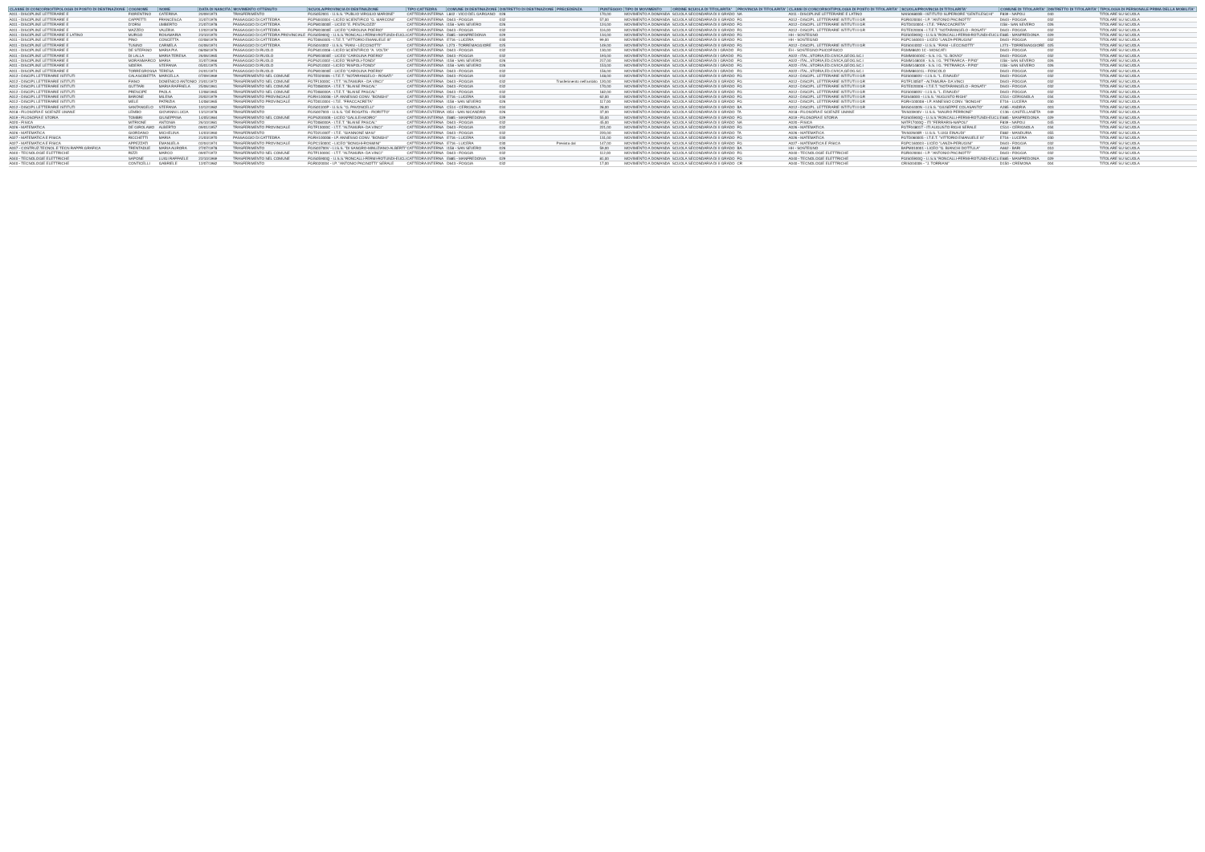| CLASSE DI CONCORSO/TIPOLOGIA DI POSTO DI DESTINAZIONE | COGNOME | NOME | DATA DI NASCITA | MOVIMENTO OTTENUTO | SCUOLA/PROVINCIA DI DESTINAZIONE | TIPO CATTEDRA | COMUNE DI DESTINAZIONE | DISTRETTO DI DESTINAZIONE | PRECEDENZA | PUNTEGGIO | TIPO DI MOVIMENTO | ORDINE SCUOLA DI TITOLARITA' | PROVINCIA DI TITOLARITA' | CLASSI DI CONCORSO/TIPOLOGIA DI POSTO DI TITOLARITA' | SCUOLA/PROVINCIA DI TITOLARITA' | COMUNE DI TITOLARITA' | DISTRETTO DI TITOLARITA' | TIPOLOGIA DI PERSONALE PRIMA DELLA MOBILITA' |
| --- | --- | --- | --- | --- | --- | --- | --- | --- | --- | --- | --- | --- | --- | --- | --- | --- | --- | --- |
| A011 - DISCIPLINE LETTERARIE E | FIORENTINO | CATERINA | 20/09/1973 | TRASFERIMENTO | FGIS052001 - I.I.S.S. "PUBLIO VIRGILIO MARONE" | CATTEDRA INTERNA | L842 - VICO DEL GARGANO | 028 | | 170,00 | MOVIMENTO A DOMANDA | SCUOLA SECONDARIA DI II GRADO | NA | A011 - DISCIPLINE LETTERARIE E LATINO | NAIS06800B - ISTITUTO SUPERIORE "GENTILESCHI" | F839 - NAPOLI | 040 | TITOLARE SU SCUOLA |
| A011 - DISCIPLINE LETTERARIE E | CAPPETTI | FRANCESCA | 31/07/1976 | PASSAGGIO DI CATTEDRA | FGPS040004 - LICEO SCIENTIFICO "G. MARCONI" | CATTEDRA INTERNA | D643 - FOGGIA | 032 | | 57,00 | MOVIMENTO A DOMANDA | SCUOLA SECONDARIA DI II GRADO | FG | A012 - DISCIPL. LETTERARIE ISTITUTI II GR | FGRI020004 - I.P. "ANTONIO PACINOTTI" | D643 - FOGGIA | 032 | TITOLARE SU SCUOLA |
| A011 - DISCIPLINE LETTERARIE E | D'ORSI | UMBERTO | 21/07/1978 | PASSAGGIO DI CATTEDRA | FGPM03000E - LICEO "E. PESTALOZZI" | CATTEDRA INTERNA | I158 - SAN SEVERO | 026 | | 124,00 | MOVIMENTO A DOMANDA | SCUOLA SECONDARIA DI II GRADO | FG | A012 - DISCIPL. LETTERARIE ISTITUTI II GR | FGTD010004 - I.T.E. "FRACCACRETA" | I158 - SAN SEVERO | 026 | TITOLARE SU SCUOLA |
| A011 - DISCIPLINE LETTERARIE E | MAZZEO | VALERIA | 12/02/1978 | PASSAGGIO DI CATTEDRA | FGPM03000E - LICEO "CAROLINA POERIO" | CATTEDRA INTERNA | D643 - FOGGIA | 032 | | 116,00 | MOVIMENTO A DOMANDA | SCUOLA SECONDARIA DI II GRADO | FG | A012 - DISCIPL. LETTERARIE ISTITUTI II GR | FGTE020006 - I.T.E.T. "NOTARANGELO - ROSATI" | D643 - FOGGIA | 032 | TITOLARE SU SCUOLA |
| A011 - DISCIPLINE LETTERARIE E LATINO | MURGO | ROSAMARIA | 23/10/1970 | PASSAGGIO DI CATTEDRA PROVINCIALE | FGIS05900Q - I.I.S.S."RONCALLI-FERMI-ROTUNDI-EUCLIDE" | CATTEDRA INTERNA | E885 - MANFREDONIA | 029 | | 134,00 | MOVIMENTO A DOMANDA | SCUOLA SECONDARIA DI II GRADO | FG | HH - SOSTEGNO | FGIS05900Q - I.I.S.S."RONCALLI-FERMI-ROTUNDI-EUCLIDE" | E885 - MANFREDONIA | 029 | TITOLARE SU SCUOLA |
| A011 - DISCIPLINE LETTERARIE E | PINO | CONCETTA | 02/08/1976 | PASSAGGIO DI CATTEDRA | FGTD060005 - I.T.E.T. "VITTORIO EMANUELE III" | CATTEDRA INTERNA | E716 - LUCERA | 030 | | 99,00 | MOVIMENTO A DOMANDA | SCUOLA SECONDARIA DI II GRADO | FG | HH - SOSTEGNO | FGPC160003 - LICEO "LANZA-PERUGINI" | D643 - FOGGIA | 032 | TITOLARE SU SCUOLA |
| A011 - DISCIPLINE LETTERARIE E | TUSINO | CARMELA | 04/06/1974 | PASSAGGIO DI CATTEDRA | FGIS044002 - I.I.S.S. "FIANI - LECCISOTTI" | CATTEDRA INTERNA | L273 - TORREMAGGIORE | 025 | | 149,00 | MOVIMENTO A DOMANDA | SCUOLA SECONDARIA DI II GRADO | FG | A012 - DISCIPL. LETTERARIE ISTITUTI II GR | FGIS044002 - I.I.S.S. "FIANI - LECCISOTTI" | L273 - TORREMAGGIORE | 025 | TITOLARE SU SCUOLA |
| A011 - DISCIPLINE LETTERARIE E | DE STEFANO | MARIA PIA | 08/08/1976 | PASSAGGIO DI RUOLO | FGPS010008 - LICEO SCIENTIFICO "A. VOLTA" | CATTEDRA INTERNA | D643 - FOGGIA | 032 | | 130,00 | MOVIMENTO A DOMANDA | SCUOLA SECONDARIA DI I GRADO | FG | EH - SOSTEGNO PSICOFISICO | FGMM8620 1C - MOSCATI | D643 - FOGGIA | 032 | TITOLARE SU SCUOLA |
| A011 - DISCIPLINE LETTERARIE E | DI LALLA | MARIA TERESA | 26/06/1965 | PASSAGGIO DI RUOLO | FGPM03000E - LICEO "CAROLINA POERIO" | CATTEDRA INTERNA | D643 - FOGGIA | 032 | | 193,00 | MOVIMENTO A DOMANDA | SCUOLA SECONDARIA DI I GRADO | FG | A022 - ITAL.,STORIA,ED.CIVICA,GEOG.SC.I | FGMM00400C - S.S. I G. "G. BOVIO" | D643 - FOGGIA | 032 | TITOLARE SU SCUOLA |
| A011 - DISCIPLINE LETTERARIE E | MORANMARCO | MARIA | 31/07/1966 | PASSAGGIO DI RUOLO | FGPS210002 - LICEO "RISPOLI-TONDI" | CATTEDRA INTERNA | I158 - SAN SEVERO | 026 | | 217,00 | MOVIMENTO A DOMANDA | SCUOLA SECONDARIA DI I GRADO | FG | A022 - ITAL.,STORIA,ED.CIVICA,GEOG.SC.I | FGMM14800X - S.S. I G. "PETRARCA - P.PIO" | I158 - SAN SEVERO | 026 | TITOLARE SU SCUOLA |
| A011 - DISCIPLINE LETTERARIE E | SIDERA | STEFANIA | 05/01/1975 | PASSAGGIO DI RUOLO | FGPS210002 - LICEO "RISPOLI-TONDI" | CATTEDRA INTERNA | I158 - SAN SEVERO | 026 | | 153,00 | MOVIMENTO A DOMANDA | SCUOLA SECONDARIA DI I GRADO | FG | A022 - ITAL.,STORIA,ED.CIVICA,GEOG.SC.I | FGMM14800X - S.S. I G. "PETRARCA - P.PIO" | I158 - SAN SEVERO | 026 | TITOLARE SU SCUOLA |
| A011 - DISCIPLINE LETTERARIE E | TORREGROSSA | TERESA | 24/01/1974 | PASSAGGIO DI RUOLO | FGPM03000E - LICEO "CAROLINA POERIO" | CATTEDRA INTERNA | D643 - FOGGIA | 032 | | 156,00 | MOVIMENTO A DOMANDA | SCUOLA SECONDARIA DI I GRADO | FG | A022 - ITAL.,STORIA,ED.CIVICA,GEOG.SC.I | FGMM86101L - FOSCOLO | D643 - FOGGIA | 032 | TITOLARE SU SCUOLA |
| A012 - DISCIPL LETTERARIE ISTITUTI | CALASCIBETTA | MARCELLA | 07/09/1969 | TRASFERIMENTO NEL COMUNE | FGTE020006 - I.T.E.T. "NOTARANGELO - ROSATI" | CATTEDRA INTERNA | D643 - FOGGIA | 032 | | 148,00 | MOVIMENTO A DOMANDA | SCUOLA SECONDARIA DI II GRADO | FG | A012 - DISCIPL. LETTERARIE ISTITUTI II GR | FGIS00800V - I.I.S.S. "L. EINAUDI" | D643 - FOGGIA | 032 | TITOLARE SU SCUOLA |
| A012 - DISCIPL LETTERARIE ISTITUTI | FIANO | DOMENICO ANTONIO | 23/01/1972 | TRASFERIMENTO NEL COMUNE | FGTF13000C - I.T.T. "ALTAMURA - DA VINCI" | CATTEDRA INTERNA | D643 - FOGGIA | 032 | Trasferimento nell'ambito | 120,00 | MOVIMENTO A DOMANDA | SCUOLA SECONDARIA DI II GRADO | FG | A012 - DISCIPL. LETTERARIE ISTITUTI II GR | FGTF13050T - ALTAMURA- DA VINCI | D643 - FOGGIA | 032 | TITOLARE SU SCUOLA |
| A012 - DISCIPL LETTERARIE ISTITUTI | GUTTARI | MARIA RAFFAELA | 25/06/1961 | TRASFERIMENTO NEL COMUNE | FGTD08000A - I.T.E.T. "BLAISE PASCAL" | CATTEDRA INTERNA | D643 - FOGGIA | 032 | | 170,00 | MOVIMENTO A DOMANDA | SCUOLA SECONDARIA DI II GRADO | FG | A012 - DISCIPL. LETTERARIE ISTITUTI II GR | FGTE020006 - I.T.E.T. "NOTARANGELO - ROSATI" | D643 - FOGGIA | 032 | TITOLARE SU SCUOLA |
| A012 - DISCIPL LETTERARIE ISTITUTI | PRENCIPE | PAOLA | 12/08/1965 | TRASFERIMENTO NEL COMUNE | FGTD08000A - I.T.E.T. "BLAISE PASCAL" | CATTEDRA INTERNA | D643 - FOGGIA | 032 | | 182,00 | MOVIMENTO A DOMANDA | SCUOLA SECONDARIA DI II GRADO | FG | A012 - DISCIPL. LETTERARIE ISTITUTI II GR | FGIS00800V - I.I.S.S. "L. EINAUDI" | D643 - FOGGIA | 032 | TITOLARE SU SCUOLA |
| A012 - DISCIPL LETTERARIE ISTITUTI | BARONE | MILENA | 20/02/1979 | TRASFERIMENTO PROVINCIALE | FGRH100008 - I.P. ANNESSO CONV. "BONGHI" | CATTEDRA INTERNA | E716 - LUCERA | 030 | | 62,00 | MOVIMENTO A DOMANDA | SCUOLA SECONDARIA DI II GRADO | FG | A012 - DISCIPL. LETTERARIE ISTITUTI II GR | FGIS48000 - I.I.S.S. "AUGUSTO RIGHI" | C514 - CERIGNOLA | 034 | TITOLARE SU SCUOLA |
| A012 - DISCIPL LETTERARIE ISTITUTI | MELE | PATRIZIA | 14/08/1965 | TRASFERIMENTO PROVINCIALE | FGTD010004 - I.T.E. "FRACCACRETA" | CATTEDRA INTERNA | I158 - SAN SEVERO | 026 | | 117,00 | MOVIMENTO A DOMANDA | SCUOLA SECONDARIA DI II GRADO | FG | A012 - DISCIPL. LETTERARIE ISTITUTI II GR | FGRH100008 - I.P. ANNESSO CONV. "BONGHI" | E716 - LUCERA | 030 | TITOLARE SU SCUOLA |
| A012 - DISCIPL LETTERARIE ISTITUTI | SANTANGELO | STEFANIA | 10/12/1982 | TRASFERIMENTO | FGIS01100P - I.I.S.S. "G. PAVONCELLI" | CATTEDRA INTERNA | C514 - CERIGNOLA | 034 | | 28,00 | MOVIMENTO A DOMANDA | SCUOLA SECONDARIA DI II GRADO | BA | A012 - DISCIPL. LETTERARIE ISTITUTI II GR | BAIS04400N - I.I.S.S. "GIUSEPPE COLASANTO" | A285 - ANDRIA | 003 | TITOLARE SU SCUOLA |
| A018 - FILOSOFIA E SCIENZE UMANE | LEMBO | GIOVANNI LUCIA | 13/12/1978 | TRASFERIMENTO | FGIS007003 - I.I.S.S. "DE ROGATIS - FIORITTO" | CATTEDRA ESTERNA | I054 - SAN NICANDRO | 026 | | 37,00 | MOVIMENTO A DOMANDA | SCUOLA SECONDARIA DI II GRADO | TA | A018 - FILOSOFIA E SCIENZE UMANE | TAIS03900V - I.I.S.S. "MAURO PERRONE" | C136 - CASTELLANETA | 049 | TITOLARE SU SCUOLA |
| A019 - FILOSOFIA E STORIA | TOMBRI | GIUSEPPINA | 14/05/1984 | TRASFERIMENTO NEL COMUNE | FGPS20000B - LICEO "GALILEI-MOIRO" | CATTEDRA INTERNA | E885 - MANFREDONIA | 029 | | 55,00 | MOVIMENTO A DOMANDA | SCUOLA SECONDARIA DI II GRADO | FG | A019 - FILOSOFIA E STORIA | FGIS05900Q - I.I.S.S."RONCALLI-FERMI-ROTUNDI-EUCLIDE" | E885 - MANFREDONIA | 029 | TITOLARE SU SCUOLA |
| A020 - FISICA | MITRIONE | ANTONIA | 26/10/1981 | TRASFERIMENTO | FGTD08000A - I.T.E.T. "BLAISE PASCAL" | CATTEDRA INTERNA | D643 - FOGGIA | 032 | | 45,00 | MOVIMENTO A DOMANDA | SCUOLA SECONDARIA DI II GRADO | NA | A020 - FISICA | NATF17000Q - ITI "FERRARIS-NAPOLI" | F839 - NAPOLI | 045 | TITOLARE SU SCUOLA |
| A026 - MATEMATICA | DE GIROLAMO | ALBERTO | 09/01/1957 | TRASFERIMENTO PROVINCIALE | FGTF13000C - I.T.T. "ALTAMURA- DA VINCI" | CATTEDRA INTERNA | D643 - FOGGIA | 032 | | 221,00 | MOVIMENTO A DOMANDA | SCUOLA SECONDARIA DI II GRADO | FG | A026 - MATEMATICA | FGTF04801T - ITI AUGUSTO RIGHI SERALE | C514 - CERIGNOLA | 034 | TITOLARE SU SCUOLA |
| A026 - MATEMATICA | GIORDANO | MICHELINA | 14/03/1960 | TRASFERIMENTO | FGTD21000T - I.T.E. "GIANNONE MASI" | CATTEDRA INTERNA | D643 - FOGGIA | 032 | | 220,00 | MOVIMENTO A DOMANDA | SCUOLA SECONDARIA DI II GRADO | TA | A026 - MATEMATICA | TAIS02600R - I.I.S.S. "LUIGI EINAUDI" | E882 - MANDURIA | 055 | TITOLARE SU SCUOLA |
| A027 - MATEMATICA E FISICA | RICCHETTI | MARIA | 21/03/1970 | PASSAGGIO DI CATTEDRA | FGRH100008 - I.P. ANNESSO CONV. "BONGHI" | CATTEDRA INTERNA | E716 - LUCERA | 030 | | 131,00 | MOVIMENTO A DOMANDA | SCUOLA SECONDARIA DI II GRADO | FG | A026 - MATEMATICA | FGTD060005 - I.T.E.T. "VITTORIO EMANUELE III" | E716 - LUCERA | 030 | TITOLARE SU SCUOLA |
| A027 - MATEMATICA E FISICA | APPEZZATI | EMANUELA | 02/04/1974 | TRASFERIMENTO PROVINCIALE | FGPC15000C - LICEO "BONGHI-ROSMINI" | CATTEDRA INTERNA | E716 - LUCERA | 030 | Prevista dal | 147,00 | MOVIMENTO A DOMANDA | SCUOLA SECONDARIA DI II GRADO | FG | A027 - MATEMATICA E FISICA | FGPC160003 - LICEO "LANZA-PERUGINI" | D643 - FOGGIA | 032 | TITOLARE SU SCUOLA |
| A037 - COSTRUZ.TECNOL.E TECN RAPPR.GRAFICA | TRENTADUE | MARIA AURORA | 27/07/1978 | TRASFERIMENTO | FGIS03700V - I.I.S.S. "DI SANGRO-MINUZIANO-ALBERTI" | CATTEDRA INTERNA | I158 - SAN SEVERO | 026 | | 59,00 | MOVIMENTO A DOMANDA | SCUOLA SECONDARIA DI II GRADO | BA | HH - SOSTEGNO | BAPM010001 - LICEO "G. BIANCHI DOTTULA" | A662 - BARI | 010 | TITOLARE SU SCUOLA |
| A040 - TECNOLOGIE ELETTRICHE | RIZZI | MARCO | 09/07/1972 | TRASFERIMENTO NEL COMUNE | FGTF13000C - I.T.T. "ALTAMURA- DA VINCI" | CATTEDRA INTERNA | D643 - FOGGIA | 032 | | 112,00 | MOVIMENTO A DOMANDA | SCUOLA SECONDARIA DI II GRADO | FG | A040 - TECNOLOGIE ELETTRICHE | FGRI020004 - I.P. "ANTONIO PACINOTTI" | D643 - FOGGIA | 032 | TITOLARE SU SCUOLA |
| A040 - TECNOLOGIE ELETTRICHE | SAPONE | LUIGI RAFFAELE | 22/10/1969 | TRASFERIMENTO NEL COMUNE | FGIS05900Q - I.I.S.S."RONCALLI-FERMI-ROTUNDI-EUCLIDE" | CATTEDRA INTERNA | E885 - MANFREDONIA | 029 | | 81,00 | MOVIMENTO A DOMANDA | SCUOLA SECONDARIA DI II GRADO | FG | A040 - TECNOLOGIE ELETTRICHE | FGIS05900Q - I.I.S.S."RONCALLI-FERMI-ROTUNDI-EUCLIDE" | E885 - MANFREDONIA | 029 | TITOLARE SU SCUOLA |
| A040 - TECNOLOGIE ELETTRICHE | CONTICELLI | GABRIELE | 12/07/1982 | TRASFERIMENTO | FGRI020004 - I.P. "ANTONIO PACINOTTI" SERALE | CATTEDRA INTERNA | D643 - FOGGIA | 032 | | 17,00 | MOVIMENTO A DOMANDA | SCUOLA SECONDARIA DI II GRADO | CR | A040 - TECNOLOGIE ELETTRICHE | CRIS004006 - "J. TORRIANI" | D150 - CREMONA | 004 | TITOLARE SU SCUOLA |